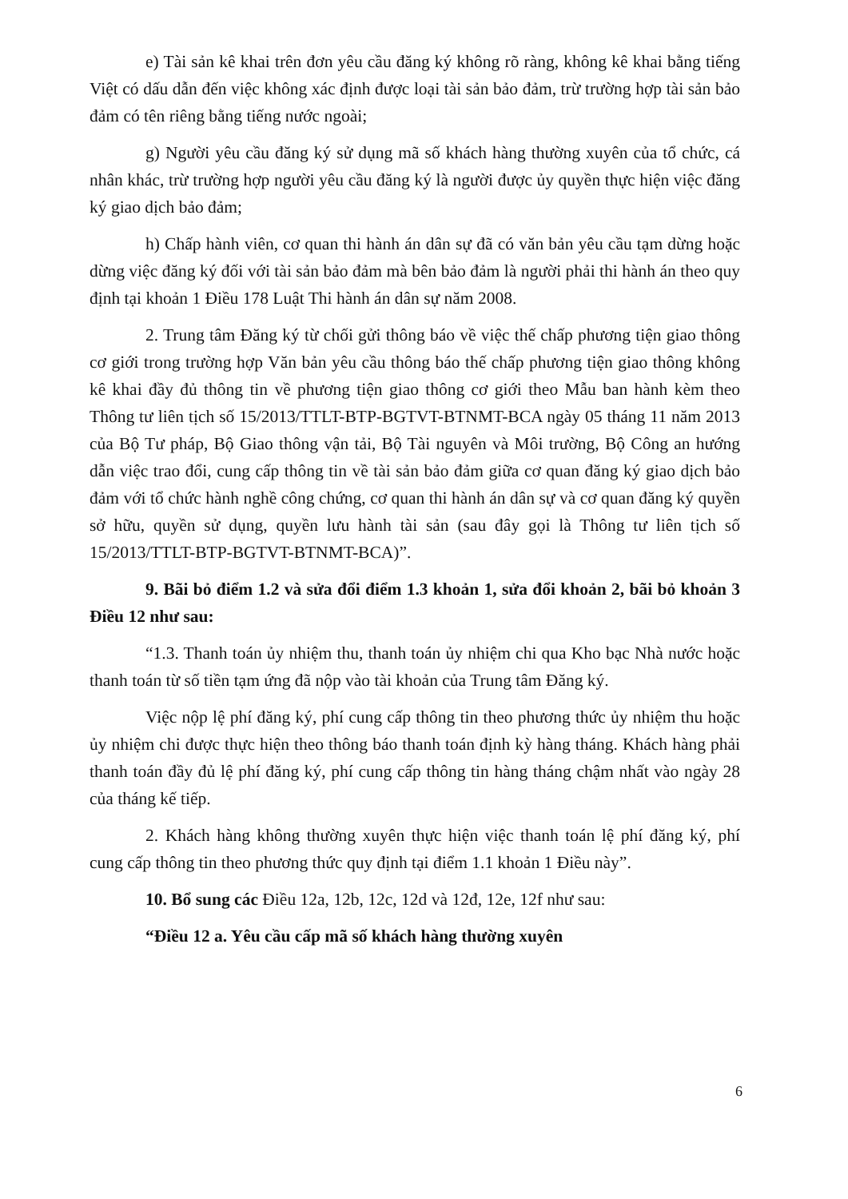e) Tài sản kê khai trên đơn yêu cầu đăng ký không rõ ràng, không kê khai bằng tiếng Việt có dấu dẫn đến việc không xác định được loại tài sản bảo đảm, trừ trường hợp tài sản bảo đảm có tên riêng bằng tiếng nước ngoài;
g) Người yêu cầu đăng ký sử dụng mã số khách hàng thường xuyên của tổ chức, cá nhân khác, trừ trường hợp người yêu cầu đăng ký là người được ủy quyền thực hiện việc đăng ký giao dịch bảo đảm;
h) Chấp hành viên, cơ quan thi hành án dân sự đã có văn bản yêu cầu tạm dừng hoặc dừng việc đăng ký đối với tài sản bảo đảm mà bên bảo đảm là người phải thi hành án theo quy định tại khoản 1 Điều 178 Luật Thi hành án dân sự năm 2008.
2. Trung tâm Đăng ký từ chối gửi thông báo về việc thế chấp phương tiện giao thông cơ giới trong trường hợp Văn bản yêu cầu thông báo thế chấp phương tiện giao thông không kê khai đầy đủ thông tin về phương tiện giao thông cơ giới theo Mẫu ban hành kèm theo Thông tư liên tịch số 15/2013/TTLT-BTP-BGTVT-BTNMT-BCA ngày 05 tháng 11 năm 2013 của Bộ Tư pháp, Bộ Giao thông vận tải, Bộ Tài nguyên và Môi trường, Bộ Công an hướng dẫn việc trao đổi, cung cấp thông tin về tài sản bảo đảm giữa cơ quan đăng ký giao dịch bảo đảm với tổ chức hành nghề công chứng, cơ quan thi hành án dân sự và cơ quan đăng ký quyền sở hữu, quyền sử dụng, quyền lưu hành tài sản (sau đây gọi là Thông tư liên tịch số 15/2013/TTLT-BTP-BGTVT-BTNMT-BCA)”.
9. Bãi bỏ điểm 1.2 và sửa đổi điểm 1.3 khoản 1, sửa đổi khoản 2, bãi bỏ khoản 3 Điều 12 như sau:
“1.3. Thanh toán ủy nhiệm thu, thanh toán ủy nhiệm chi qua Kho bạc Nhà nước hoặc thanh toán từ số tiền tạm ứng đã nộp vào tài khoản của Trung tâm Đăng ký.
Việc nộp lệ phí đăng ký, phí cung cấp thông tin theo phương thức ủy nhiệm thu hoặc ủy nhiệm chi được thực hiện theo thông báo thanh toán định kỳ hàng tháng. Khách hàng phải thanh toán đầy đủ lệ phí đăng ký, phí cung cấp thông tin hàng tháng chậm nhất vào ngày 28 của tháng kế tiếp.
2. Khách hàng không thường xuyên thực hiện việc thanh toán lệ phí đăng ký, phí cung cấp thông tin theo phương thức quy định tại điểm 1.1 khoản 1 Điều này”.
10. Bổ sung các Điều 12a, 12b, 12c, 12d và 12đ, 12e, 12f như sau:
“Điều 12 a. Yêu cầu cấp mã số khách hàng thường xuyên
6